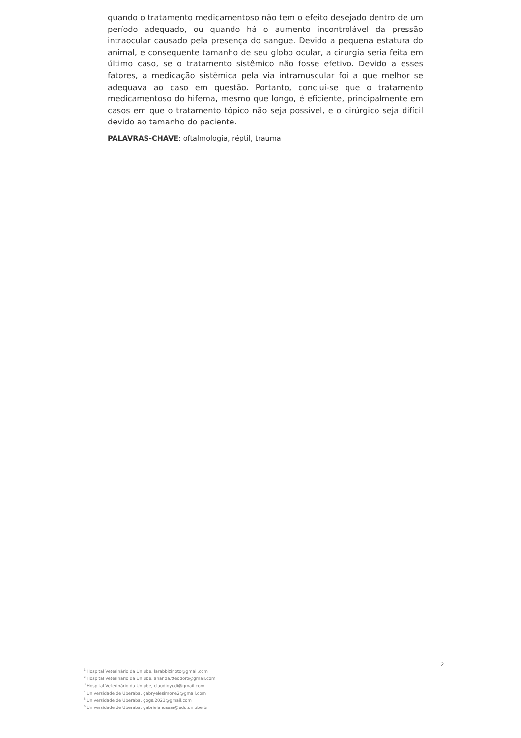quando o tratamento medicamentoso não tem o efeito desejado dentro de um período adequado, ou quando há o aumento incontrolável da pressão intraocular causado pela presença do sangue. Devido a pequena estatura do animal, e consequente tamanho de seu globo ocular, a cirurgia seria feita em último caso, se o tratamento sistêmico não fosse efetivo. Devido a esses fatores, a medicação sistêmica pela via intramuscular foi a que melhor se adequava ao caso em questão. Portanto, conclui-se que o tratamento medicamentoso do hifema, mesmo que longo, é eficiente, principalmente em casos em que o tratamento tópico não seja possível, e o cirúrgico seja difícil devido ao tamanho do paciente.
PALAVRAS-CHAVE: oftalmologia, réptil, trauma
2
<sup>1</sup> Hospital Veterinário da Uniube, larabbizinoto@gmail.com
<sup>2</sup> Hospital Veterinário da Uniube, ananda.tteodoro@gmail.com
<sup>3</sup> Hospital Veterinário da Uniube, claudioyudi@gmail.com
<sup>4</sup> Universidade de Uberaba, gabryelesimone2@gmail.com
<sup>5</sup> Universidade de Uberaba, gogs.2021@gmail.com
<sup>6</sup> Universidade de Uberaba, gabrielahussar@edu.uniube.br